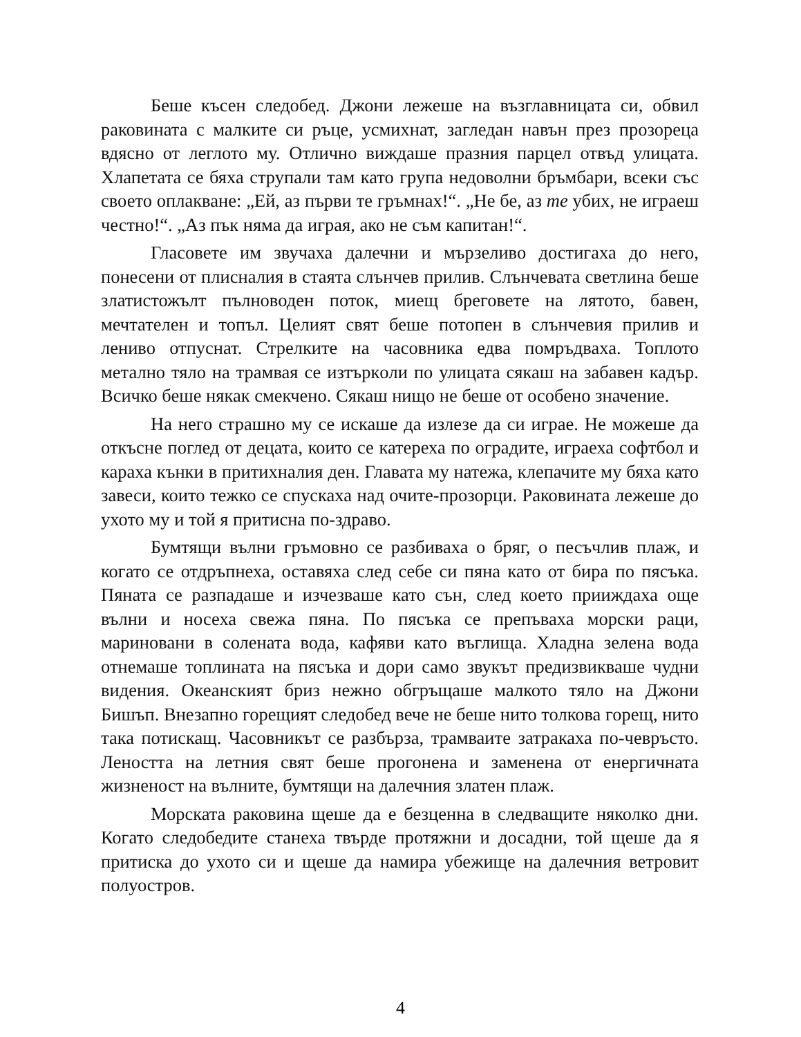Беше късен следобед. Джони лежеше на възглавницата си, обвил раковината с малките си ръце, усмихнат, загледан навън през прозореца вдясно от леглото му. Отлично виждаше празния парцел отвъд улицата. Хлапетата се бяха струпали там като група недоволни бръмбари, всеки със своето оплакване: „Ей, аз първи те гръмнах!“. „Не бе, аз те убих, не играеш честно!“. „Аз пък няма да играя, ако не съм капитан!“.
Гласовете им звучаха далечни и мързеливо достигаха до него, понесени от плисналия в стаята слънчев прилив. Слънчевата светлина беше златистожълт пълноводен поток, миещ бреговете на лятото, бавен, мечтателен и топъл. Целият свят беше потопен в слънчевия прилив и лениво отпуснат. Стрелките на часовника едва помръдваха. Топлото метално тяло на трамвая се изтъркoли по улицата сякаш на забавен кадър. Всичко беше някак смекчено. Сякаш нищо не беше от особено значение.
На него страшно му се искаше да излезе да си играе. Не можеше да откъсне поглед от децата, които се катереха по оградите, играеха софтбол и караха кънки в притихналия ден. Главата му натежа, клепачите му бяха като завеси, които тежко се спускаха над очите-прозорци. Раковината лежеше до ухото му и той я притисна по-здраво.
Бумтящи вълни гръмовно се разбиваха о бряг, о песъчлив плаж, и когато се отдръпнеха, оставяха след себе си пяна като от бира по пясъка. Пяната се разпадаше и изчезваше като сън, след което прииждаха още вълни и носеха свежа пяна. По пясъка се препъваха морски раци, мариновани в солената вода, кафяви като въглища. Хладна зелена вода отнемаше топлината на пясъка и дори само звукът предизвикваше чудни видения. Океанският бриз нежно обгръщаше малкото тяло на Джони Бишъп. Внезапно горещият следобед вече не беше нито толкова горещ, нито така потискащ. Часовникът се разбърза, трамваите затракаха по-чевръсто. Леността на летния свят беше прогонена и заменена от енергичната жизненост на вълните, бумтящи на далечния златен плаж.
Морската раковина щеше да е безценна в следващите няколко дни. Когато следобедите станеха твърде протяжни и досадни, той щеше да я притиска до ухото си и щеше да намира убежище на далечния ветровит полуостров.
4